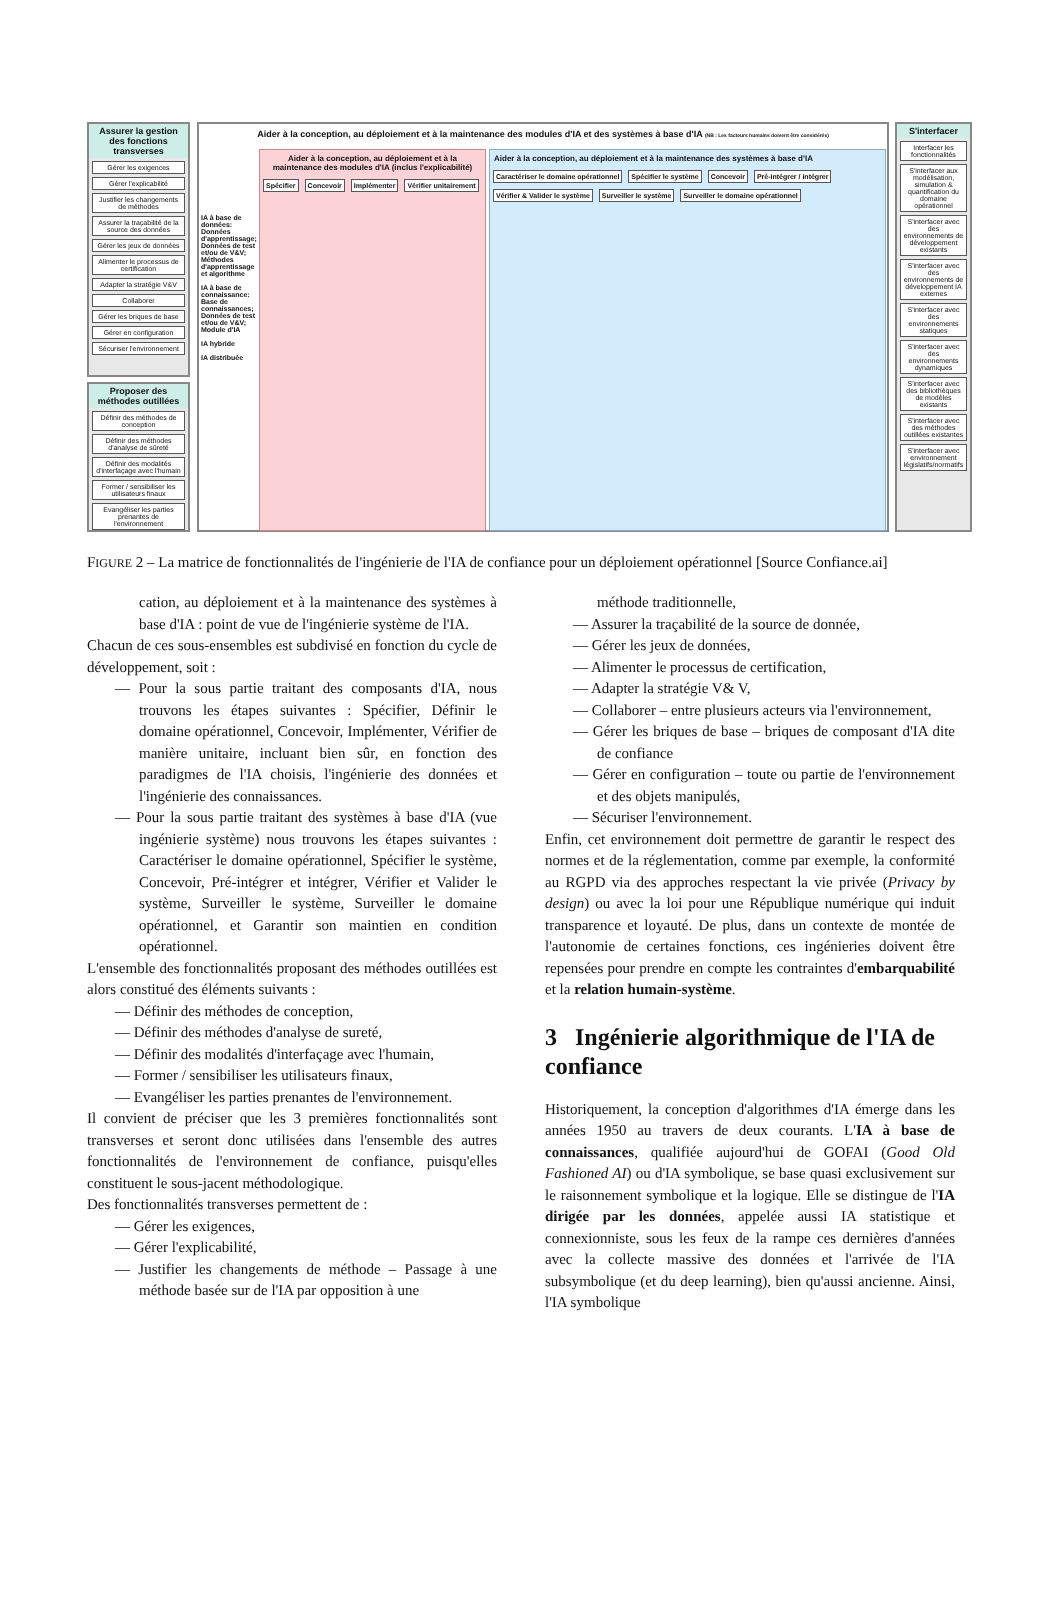Assurer la gestion des fonctions transverses
Gérer les exigences
Gérer l'explicabilité
Justifier les changements de méthodes
Assurer la traçabilité de la source des données
Gérer les jeux de données
Alimenter le processus de certification
Adapter la stratégie V&V
Collaborer
Gérer les briques de base
Gérer en configuration
Sécuriser l'environnement
Proposer des méthodes outillées
Définir des méthodes de conception
Définir des méthodes d'analyse de sûreté
Définir des modalités d'interfaçage avec l'humain
Former / sensibiliser les utilisateurs finaux
Evangéliser les parties prenantes de l'environnement
Aider à la conception, au déploiement et à la maintenance des modules d'IA et des systèmes à base d'IA (NB : Les facteurs humains doivent être considérés)
Aider à la conception, au déploiement et à la maintenance des modules d'IA (inclus l'explicabilité)
Spécifier Concevoir Implémenter Vérifier unitairement
Aider à la conception, au déploiement et à la maintenance des systèmes à base d'IA
Caractériser le domaine opérationnel Spécifier le système Concevoir Pré-intégrer / intégrer Vérifier & Valider le système Surveiller le système Surveiller le domaine opérationnel
IA à base de données: Données d'apprentissage; Données de test et/ou de V&V; Méthodes d'apprentissage et algorithme
IA à base de connaissance: Base de connaissances; Données de test et/ou de V&V; Module d'IA
IA hybride
IA distribuée
S'interfacer
Interfacer les fonctionnalités
S'interfacer aux modélisation, simulation & quantification du domaine opérationnel
S'interfacer avec des environnements de développement existants
S'interfacer avec des environnements de développement IA externes
S'interfacer avec des environnements statiques
S'interfacer avec des environnements dynamiques
S'interfacer avec des bibliothèques de modèles existants
S'interfacer avec des méthodes outillées existantes
S'interfacer avec environnement législatifs/normatifs
FIGURE 2 – La matrice de fonctionnalités de l'ingénierie de l'IA de confiance pour un déploiement opérationnel [Source Confiance.ai]
cation, au déploiement et à la maintenance des systèmes à base d'IA : point de vue de l'ingénierie système de l'IA.
Chacun de ces sous-ensembles est subdivisé en fonction du cycle de développement, soit :
— Pour la sous partie traitant des composants d'IA, nous trouvons les étapes suivantes : Spécifier, Définir le domaine opérationnel, Concevoir, Implémenter, Vérifier de manière unitaire, incluant bien sûr, en fonction des paradigmes de l'IA choisis, l'ingénierie des données et l'ingénierie des connaissances.
— Pour la sous partie traitant des systèmes à base d'IA (vue ingénierie système) nous trouvons les étapes suivantes : Caractériser le domaine opérationnel, Spécifier le système, Concevoir, Pré-intégrer et intégrer, Vérifier et Valider le système, Surveiller le système, Surveiller le domaine opérationnel, et Garantir son maintien en condition opérationnel.
L'ensemble des fonctionnalités proposant des méthodes outillées est alors constitué des éléments suivants :
— Définir des méthodes de conception,
— Définir des méthodes d'analyse de sureté,
— Définir des modalités d'interfaçage avec l'humain,
— Former / sensibiliser les utilisateurs finaux,
— Evangéliser les parties prenantes de l'environnement.
Il convient de préciser que les 3 premières fonctionnalités sont transverses et seront donc utilisées dans l'ensemble des autres fonctionnalités de l'environnement de confiance, puisqu'elles constituent le sous-jacent méthodologique.
Des fonctionnalités transverses permettent de :
— Gérer les exigences,
— Gérer l'explicabilité,
— Justifier les changements de méthode – Passage à une méthode basée sur de l'IA par opposition à une
méthode traditionnelle,
— Assurer la traçabilité de la source de donnée,
— Gérer les jeux de données,
— Alimenter le processus de certification,
— Adapter la stratégie V& V,
— Collaborer – entre plusieurs acteurs via l'environnement,
— Gérer les briques de base – briques de composant d'IA dite de confiance
— Gérer en configuration – toute ou partie de l'environnement et des objets manipulés,
— Sécuriser l'environnement.
Enfin, cet environnement doit permettre de garantir le respect des normes et de la réglementation, comme par exemple, la conformité au RGPD via des approches respectant la vie privée (Privacy by design) ou avec la loi pour une République numérique qui induit transparence et loyauté. De plus, dans un contexte de montée de l'autonomie de certaines fonctions, ces ingénieries doivent être repensées pour prendre en compte les contraintes d'embarquabilité et la relation humain-système.
3 Ingénierie algorithmique de l'IA de confiance
Historiquement, la conception d'algorithmes d'IA émerge dans les années 1950 au travers de deux courants. L'IA à base de connaissances, qualifiée aujourd'hui de GOFAI (Good Old Fashioned AI) ou d'IA symbolique, se base quasi exclusivement sur le raisonnement symbolique et la logique. Elle se distingue de l'IA dirigée par les données, appelée aussi IA statistique et connexionniste, sous les feux de la rampe ces dernières d'années avec la collecte massive des données et l'arrivée de l'IA subsymbolique (et du deep learning), bien qu'aussi ancienne. Ainsi, l'IA symbolique